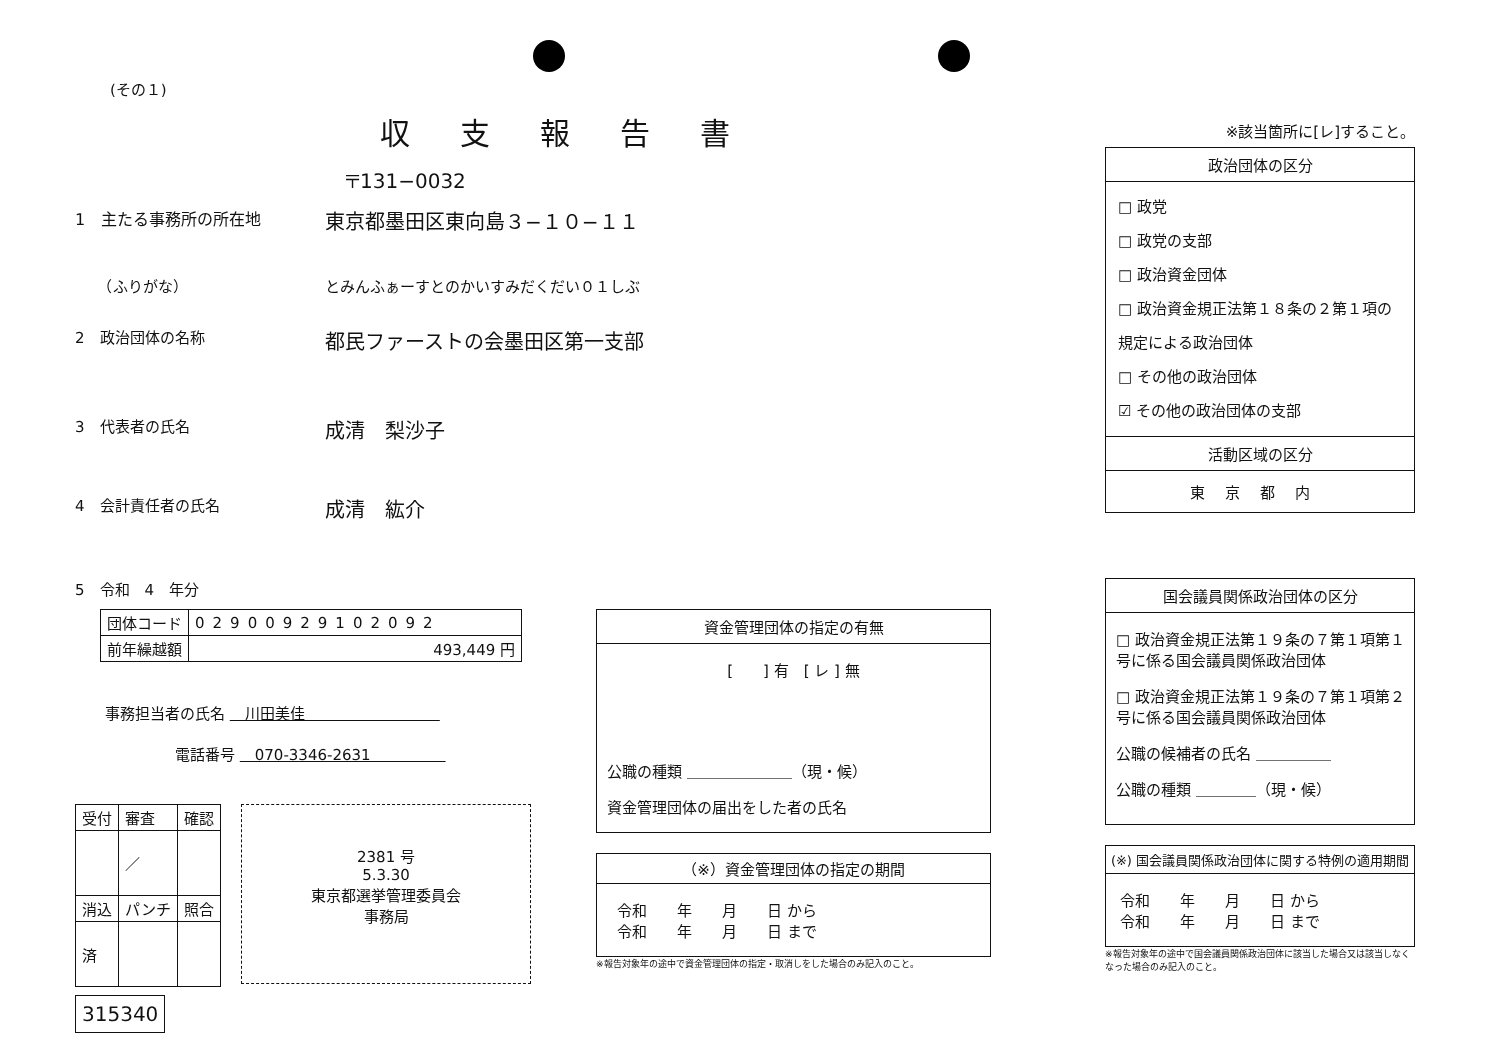(その１)
収支報告書
〒131−0032
1　主たる事務所の所在地
東京都墨田区東向島３−１０−１１
　　（ふりがな） とみんふぁーすとのかいすみだくだい０１しぶ
2　政治団体の名称
都民ファーストの会墨田区第一支部
3　代表者の氏名
成清　梨沙子
4　会計責任者の氏名
成清　紘介
5　令和　4　年分
| 団体コード | 02900929102092 |
| 前年繰越額 | 493,449 円 |
事務担当者の氏名 　川田美佳　　　　　　　　　
電話番号 　070-3346-2631　　　　　
| 受付 | 審査 | 確認 |
| | ／ | |
| 消込 | パンチ | 照合 |
| 済 | | |
2381 号
5.3.30
東京都選挙管理委員会
事務局
315340
資金管理団体の指定の有無
[　　] 有　[ レ ] 無
公職の種類 ＿＿＿＿＿＿＿（現・候）
資金管理団体の届出をした者の氏名
（※）資金管理団体の指定の期間
令和　　年　　月　　日 から
令和　　年　　月　　日 まで
※報告対象年の途中で資金管理団体の指定・取消しをした場合のみ記入のこと。
※該当箇所に[レ]すること。
政治団体の区分
□ 政党
□ 政党の支部
□ 政治資金団体
□ 政治資金規正法第１８条の２第１項の規定による政治団体
□ その他の政治団体
☑ その他の政治団体の支部
活動区域の区分
東京都内
国会議員関係政治団体の区分
□ 政治資金規正法第１９条の７第１項第１号に係る国会議員関係政治団体
□ 政治資金規正法第１９条の７第１項第２号に係る国会議員関係政治団体
公職の候補者の氏名 ＿＿＿＿＿
公職の種類 ＿＿＿＿（現・候）
(※) 国会議員関係政治団体に関する特例の適用期間
令和　　年　　月　　日 から
令和　　年　　月　　日 まで
※報告対象年の途中で国会議員関係政治団体に該当した場合又は該当しなくなった場合のみ記入のこと。